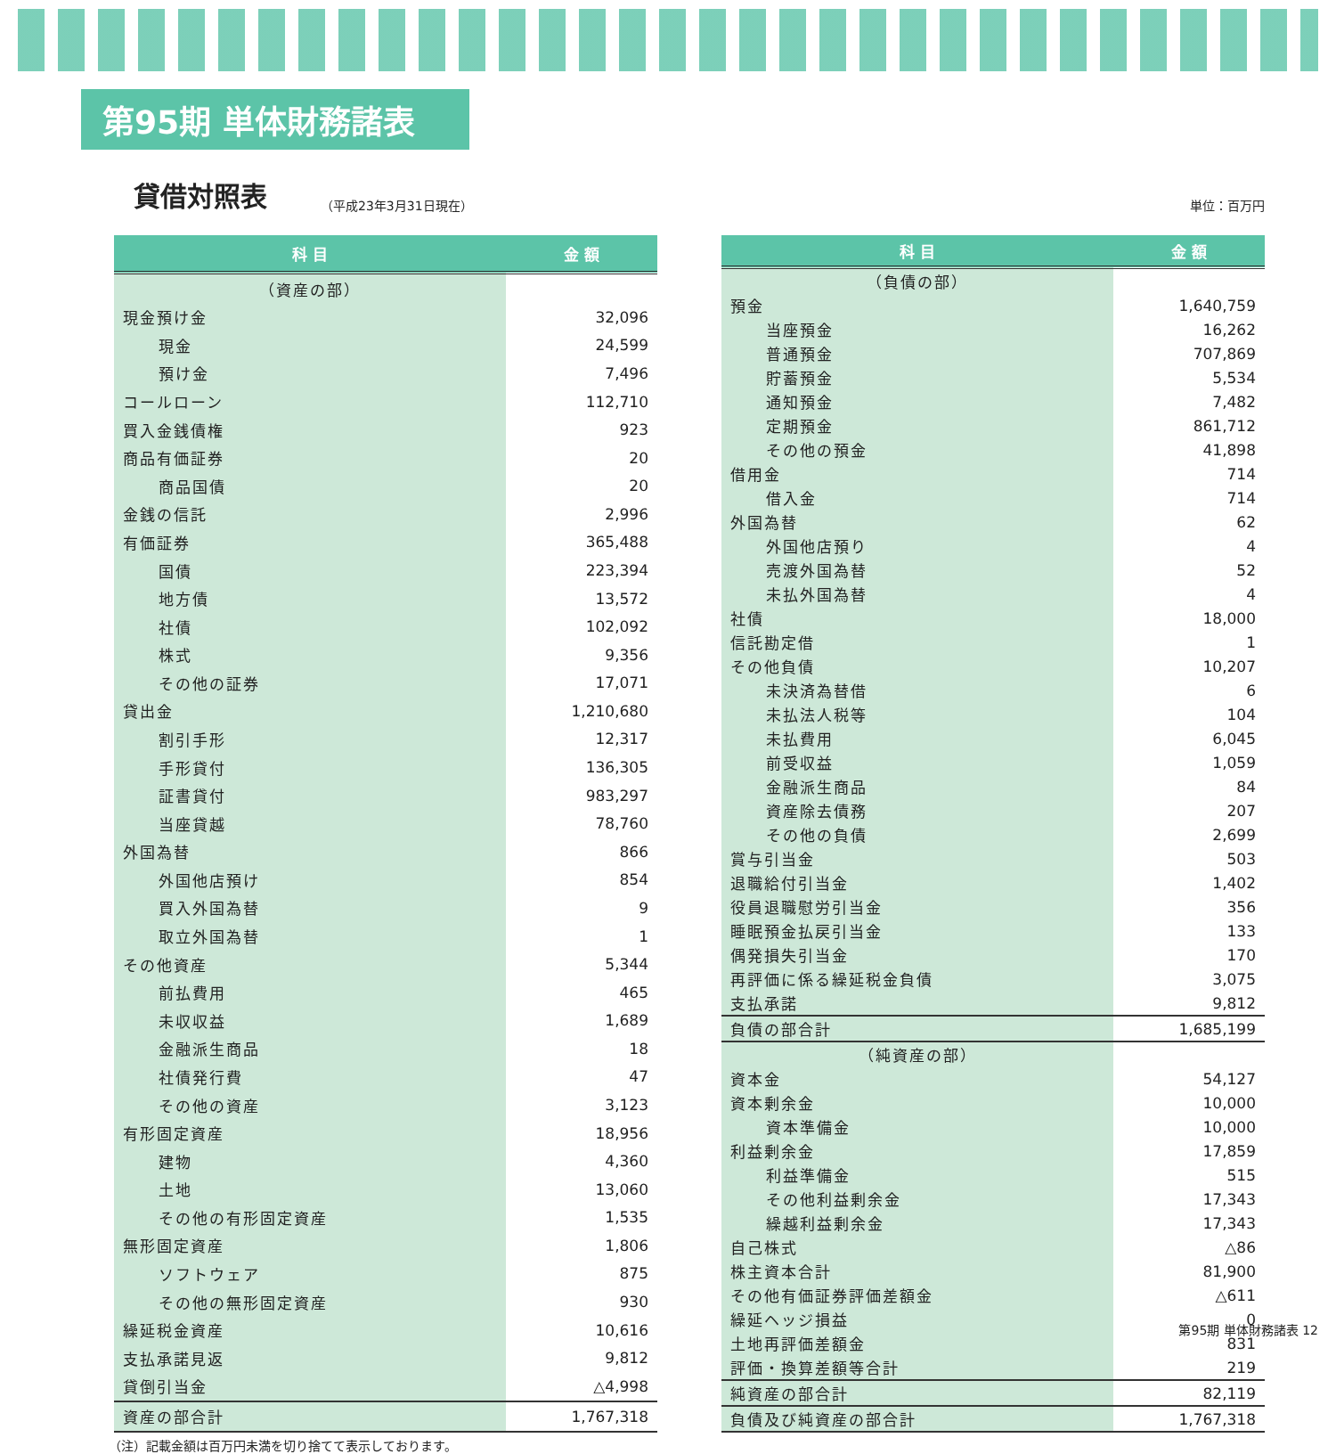第95期 単体財務諸表
貸借対照表
（平成23年3月31日現在） 単位：百万円
| 科 目 | 金 額 |
| --- | --- |
| （資産の部） | |
| 現金預け金 | 32,096 |
| 現金 | 24,599 |
| 預け金 | 7,496 |
| コールローン | 112,710 |
| 買入金銭債権 | 923 |
| 商品有価証券 | 20 |
| 商品国債 | 20 |
| 金銭の信託 | 2,996 |
| 有価証券 | 365,488 |
| 国債 | 223,394 |
| 地方債 | 13,572 |
| 社債 | 102,092 |
| 株式 | 9,356 |
| その他の証券 | 17,071 |
| 貸出金 | 1,210,680 |
| 割引手形 | 12,317 |
| 手形貸付 | 136,305 |
| 証書貸付 | 983,297 |
| 当座貸越 | 78,760 |
| 外国為替 | 866 |
| 外国他店預け | 854 |
| 買入外国為替 | 9 |
| 取立外国為替 | 1 |
| その他資産 | 5,344 |
| 前払費用 | 465 |
| 未収収益 | 1,689 |
| 金融派生商品 | 18 |
| 社債発行費 | 47 |
| その他の資産 | 3,123 |
| 有形固定資産 | 18,956 |
| 建物 | 4,360 |
| 土地 | 13,060 |
| その他の有形固定資産 | 1,535 |
| 無形固定資産 | 1,806 |
| ソフトウェア | 875 |
| その他の無形固定資産 | 930 |
| 繰延税金資産 | 10,616 |
| 支払承諾見返 | 9,812 |
| 貸倒引当金 | △4,998 |
| 資産の部合計 | 1,767,318 |
| 科 目 | 金 額 |
| --- | --- |
| （負債の部） | |
| 預金 | 1,640,759 |
| 当座預金 | 16,262 |
| 普通預金 | 707,869 |
| 貯蓄預金 | 5,534 |
| 通知預金 | 7,482 |
| 定期預金 | 861,712 |
| その他の預金 | 41,898 |
| 借用金 | 714 |
| 借入金 | 714 |
| 外国為替 | 62 |
| 外国他店預り | 4 |
| 売渡外国為替 | 52 |
| 未払外国為替 | 4 |
| 社債 | 18,000 |
| 信託勘定借 | 1 |
| その他負債 | 10,207 |
| 未決済為替借 | 6 |
| 未払法人税等 | 104 |
| 未払費用 | 6,045 |
| 前受収益 | 1,059 |
| 金融派生商品 | 84 |
| 資産除去債務 | 207 |
| その他の負債 | 2,699 |
| 賞与引当金 | 503 |
| 退職給付引当金 | 1,402 |
| 役員退職慰労引当金 | 356 |
| 睡眠預金払戻引当金 | 133 |
| 偶発損失引当金 | 170 |
| 再評価に係る繰延税金負債 | 3,075 |
| 支払承諾 | 9,812 |
| 負債の部合計 | 1,685,199 |
| （純資産の部） | |
| 資本金 | 54,127 |
| 資本剰余金 | 10,000 |
| 資本準備金 | 10,000 |
| 利益剰余金 | 17,859 |
| 利益準備金 | 515 |
| その他利益剰余金 | 17,343 |
| 繰越利益剰余金 | 17,343 |
| 自己株式 | △86 |
| 株主資本合計 | 81,900 |
| その他有価証券評価差額金 | △611 |
| 繰延ヘッジ損益 | 0 |
| 土地再評価差額金 | 831 |
| 評価・換算差額等合計 | 219 |
| 純資産の部合計 | 82,119 |
| 負債及び純資産の部合計 | 1,767,318 |
（注）記載金額は百万円未満を切り捨てて表示しております。
第95期 単体財務諸表 12